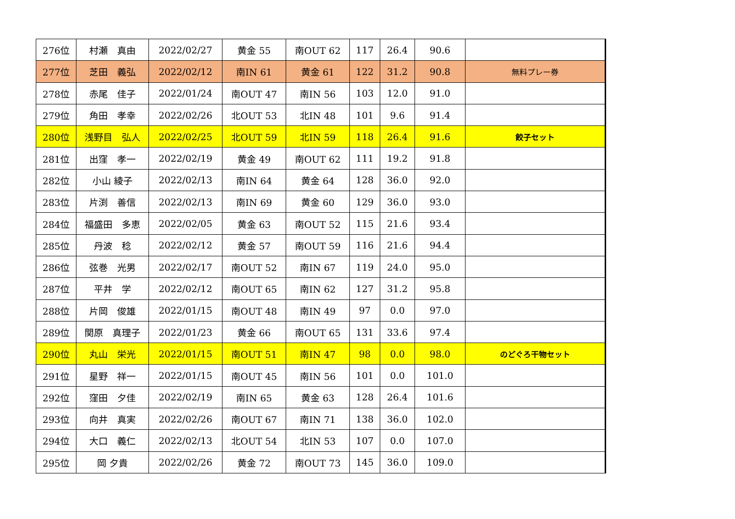| 276位 | 村瀬 真由 | 2022/02/27 | 黄金 55 | 南OUT 62 | 117 | 26.4 | 90.6 | |
| 277位 | 芝田 義弘 | 2022/02/12 | 南IN 61 | 黄金 61 | 122 | 31.2 | 90.8 | 無料プレー券 |
| 278位 | 赤尾 佳子 | 2022/01/24 | 南OUT 47 | 南IN 56 | 103 | 12.0 | 91.0 | |
| 279位 | 角田 孝幸 | 2022/02/26 | 北OUT 53 | 北IN 48 | 101 | 9.6 | 91.4 | |
| 280位 | 浅野目 弘人 | 2022/02/25 | 北OUT 59 | 北IN 59 | 118 | 26.4 | 91.6 | 餃子セット |
| 281位 | 出窪 孝一 | 2022/02/19 | 黄金 49 | 南OUT 62 | 111 | 19.2 | 91.8 | |
| 282位 | 小山 綾子 | 2022/02/13 | 南IN 64 | 黄金 64 | 128 | 36.0 | 92.0 | |
| 283位 | 片渕 善信 | 2022/02/13 | 南IN 69 | 黄金 60 | 129 | 36.0 | 93.0 | |
| 284位 | 福盛田 多恵 | 2022/02/05 | 黄金 63 | 南OUT 52 | 115 | 21.6 | 93.4 | |
| 285位 | 丹波 稔 | 2022/02/12 | 黄金 57 | 南OUT 59 | 116 | 21.6 | 94.4 | |
| 286位 | 弦巻 光男 | 2022/02/17 | 南OUT 52 | 南IN 67 | 119 | 24.0 | 95.0 | |
| 287位 | 平井 学 | 2022/02/12 | 南OUT 65 | 南IN 62 | 127 | 31.2 | 95.8 | |
| 288位 | 片岡 俊雄 | 2022/01/15 | 南OUT 48 | 南IN 49 | 97 | 0.0 | 97.0 | |
| 289位 | 関原 真理子 | 2022/01/23 | 黄金 66 | 南OUT 65 | 131 | 33.6 | 97.4 | |
| 290位 | 丸山 栄光 | 2022/01/15 | 南OUT 51 | 南IN 47 | 98 | 0.0 | 98.0 | のどぐろ干物セット |
| 291位 | 星野 祥一 | 2022/01/15 | 南OUT 45 | 南IN 56 | 101 | 0.0 | 101.0 | |
| 292位 | 窪田 夕佳 | 2022/02/19 | 南IN 65 | 黄金 63 | 128 | 26.4 | 101.6 | |
| 293位 | 向井 真実 | 2022/02/26 | 南OUT 67 | 南IN 71 | 138 | 36.0 | 102.0 | |
| 294位 | 大口 義仁 | 2022/02/13 | 北OUT 54 | 北IN 53 | 107 | 0.0 | 107.0 | |
| 295位 | 岡 夕貴 | 2022/02/26 | 黄金 72 | 南OUT 73 | 145 | 36.0 | 109.0 | |